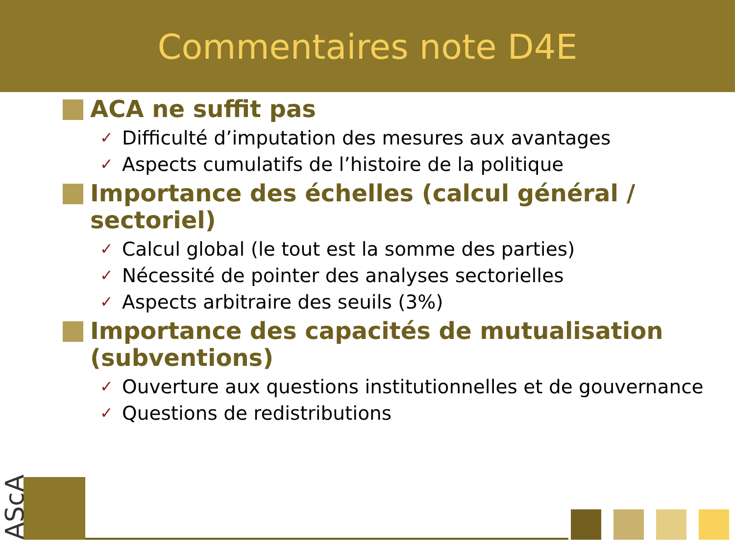Commentaires note D4E
ACA ne suffit pas
✓ Difficulté d’imputation des mesures aux avantages
✓ Aspects cumulatifs de l’histoire de la politique
Importance des échelles (calcul général / sectoriel)
✓ Calcul global (le tout est la somme des parties)
✓ Nécessité de pointer des analyses sectorielles
✓ Aspects arbitraire des seuils (3%)
Importance des capacités de mutualisation (subventions)
✓ Ouverture aux questions institutionnelles et de gouvernance
✓ Questions de redistributions
AScA